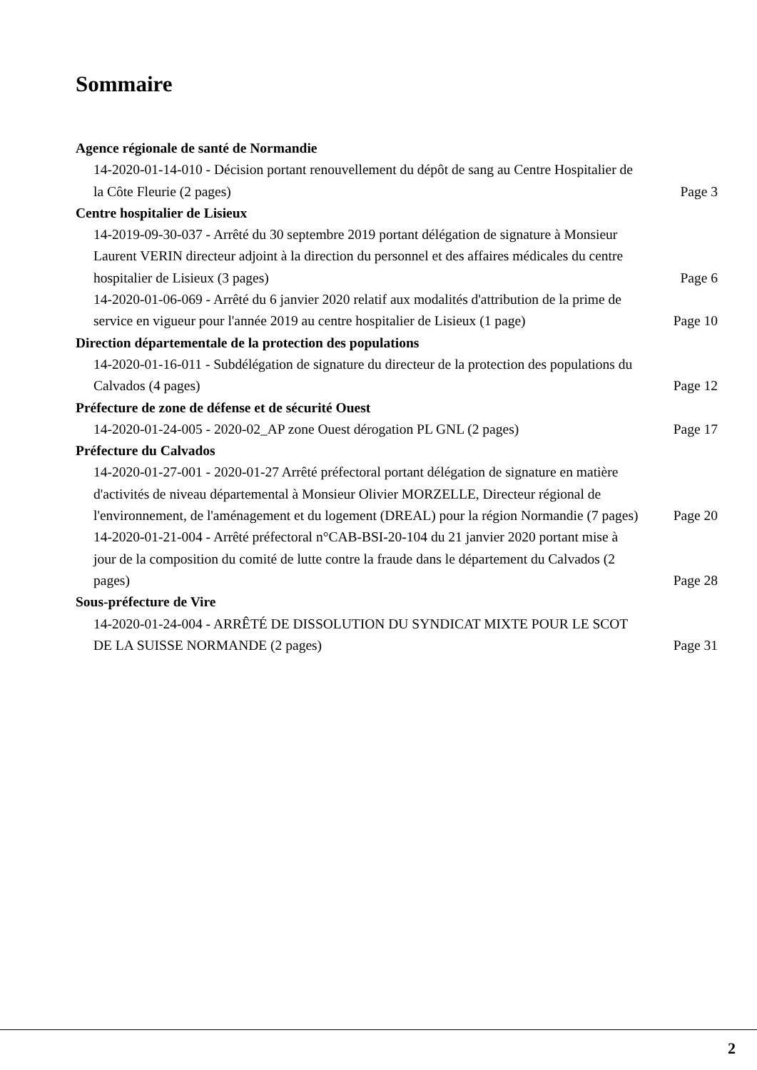Sommaire
Agence régionale de santé de Normandie
14-2020-01-14-010 - Décision portant renouvellement du dépôt de sang au Centre Hospitalier de la Côte Fleurie (2 pages)
Page 3
Centre hospitalier de Lisieux
14-2019-09-30-037 - Arrêté du 30 septembre 2019 portant délégation de signature à Monsieur Laurent VERIN directeur adjoint à la direction du personnel et des affaires médicales du centre hospitalier de Lisieux (3 pages)
Page 6
14-2020-01-06-069 - Arrêté du 6 janvier 2020 relatif aux modalités d'attribution de la prime de service en vigueur pour l'année 2019 au centre hospitalier de Lisieux (1 page)
Page 10
Direction départementale de la protection des populations
14-2020-01-16-011 - Subdélégation de signature du directeur de la protection des populations du Calvados (4 pages)
Page 12
Préfecture de zone de défense et de sécurité Ouest
14-2020-01-24-005 - 2020-02_AP zone Ouest dérogation PL GNL (2 pages)
Page 17
Préfecture du Calvados
14-2020-01-27-001 - 2020-01-27 Arrêté préfectoral portant délégation de signature en matière d'activités de niveau départemental à Monsieur Olivier MORZELLE, Directeur régional de l'environnement, de l'aménagement et du logement (DREAL) pour la région Normandie (7 pages)
Page 20
14-2020-01-21-004 - Arrêté préfectoral n°CAB-BSI-20-104 du 21 janvier 2020 portant mise à jour de la composition du comité de lutte contre la fraude dans le département du Calvados (2 pages)
Page 28
Sous-préfecture de Vire
14-2020-01-24-004 - ARRÊTÉ DE DISSOLUTION DU SYNDICAT MIXTE POUR LE SCOT DE LA SUISSE NORMANDE (2 pages)
Page 31
2